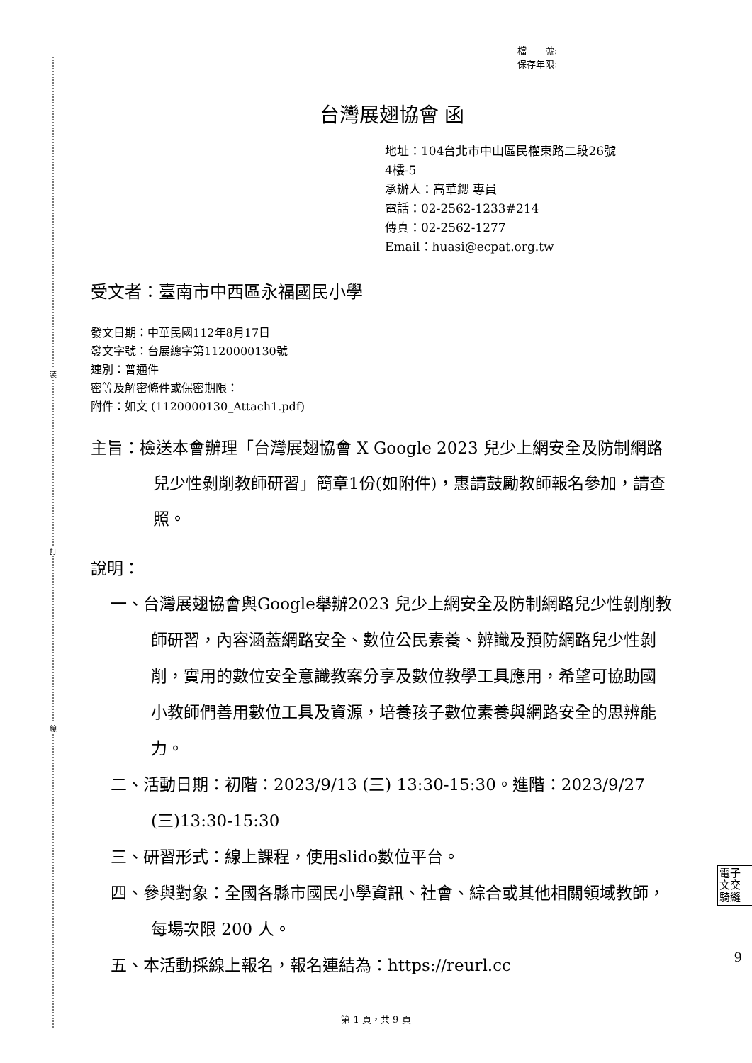裝
訂
線
檔　　號:
保存年限:
台灣展翅協會 函
地址：104台北市中山區民權東路二段26號
4樓-5
承辦人：高華鍶 專員
電話：02-2562-1233#214
傳真：02-2562-1277
Email：huasi@ecpat.org.tw
受文者：臺南市中西區永福國民小學
發文日期：中華民國112年8月17日
發文字號：台展總字第1120000130號
速別：普通件
密等及解密條件或保密期限：
附件：如文 (1120000130_Attach1.pdf)
主旨：檢送本會辦理「台灣展翅協會 X Google 2023 兒少上網安全及防制網路兒少性剝削教師研習」簡章1份(如附件)，惠請鼓勵教師報名參加，請查照。
說明：
一、台灣展翅協會與Google舉辦2023 兒少上網安全及防制網路兒少性剝削教師研習，內容涵蓋網路安全、數位公民素養、辨識及預防網路兒少性剝削，實用的數位安全意識教案分享及數位教學工具應用，希望可協助國小教師們善用數位工具及資源，培養孩子數位素養與網路安全的思辨能力。
二、活動日期：初階：2023/9/13 (三) 13:30-15:30。進階：2023/9/27 (三)13:30-15:30
三、研習形式：線上課程，使用slido數位平台。
四、參與對象：全國各縣市國民小學資訊、社會、綜合或其他相關領域教師，每場次限 200 人。
五、本活動採線上報名，報名連結為：https://reurl.cc
電子
文交
騎縫
9
第 1 頁，共 9 頁